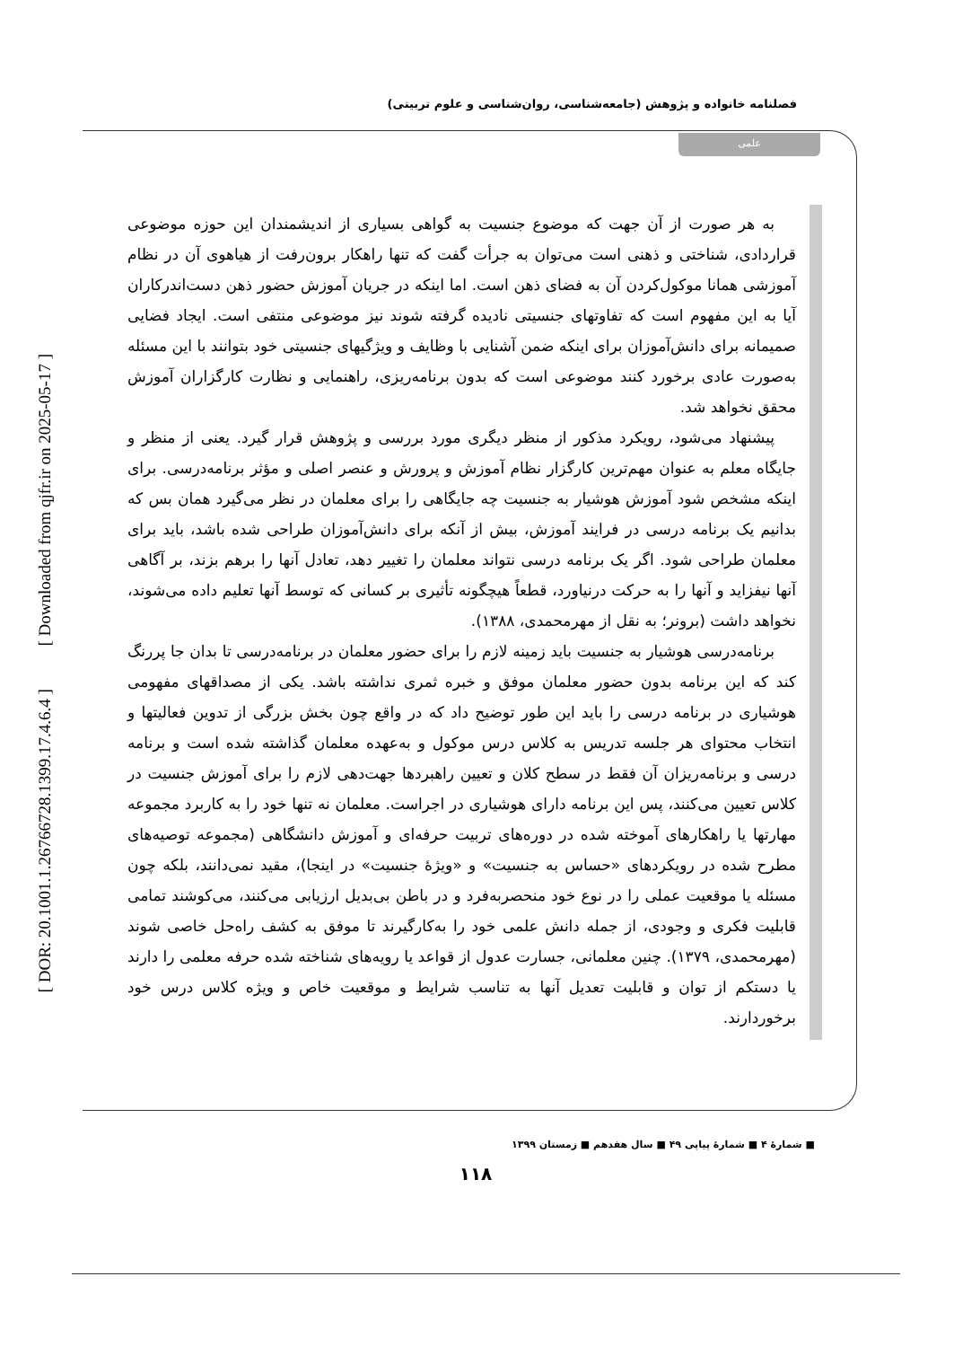[ DOR: 20.1001.1.26766728.1399.17.4.6.4 ] [ Downloaded from qjfr.ir on 2025-05-17 ]
فصلنامه خانواده و پژوهش (جامعه‌شناسی، روان‌شناسی و علوم تربیتی)
علمی
به هر صورت از آن جهت که موضوع جنسیت به گواهی بسیاری از اندیشمندان این حوزه موضوعی قراردادی، شناختی و ذهنی است می‌توان به جرأت گفت که تنها راهکار برون‌رفت از هیاهوی آن در نظام آموزشی همانا موکول‌کردن آن به فضای ذهن است. اما اینکه در جریان آموزش حضور ذهن دست‌اندرکاران آیا به این مفهوم است که تفاوتهای جنسیتی نادیده گرفته شوند نیز موضوعی منتفی است. ایجاد فضایی صمیمانه برای دانش‌آموزان برای اینکه ضمن آشنایی با وظایف و ویژگیهای جنسیتی خود بتوانند با این مسئله به‌صورت عادی برخورد کنند موضوعی است که بدون برنامه‌ریزی، راهنمایی و نظارت کارگزاران آموزش محقق نخواهد شد.
پیشنهاد می‌شود، رویکرد مذکور از منظر دیگری مورد بررسی و پژوهش قرار گیرد. یعنی از منظر و جایگاه معلم به عنوان مهم‌ترین کارگزار نظام آموزش و پرورش و عنصر اصلی و مؤثر برنامه‌درسی. برای اینکه مشخص شود آموزش هوشیار به جنسیت چه جایگاهی را برای معلمان در نظر می‌گیرد همان بس که بدانیم یک برنامه درسی در فرایند آموزش، بیش از آنکه برای دانش‌آموزان طراحی شده باشد، باید برای معلمان طراحی شود. اگر یک برنامه درسی نتواند معلمان را تغییر دهد، تعادل آنها را برهم بزند، بر آگاهی آنها نیفزاید و آنها را به حرکت درنیاورد، قطعاً هیچگونه تأثیری بر کسانی که توسط آنها تعلیم داده می‌شوند، نخواهد داشت (برونر؛ به نقل از مهرمحمدی، ۱۳۸۸).
برنامه‌درسی هوشیار به جنسیت باید زمینه لازم را برای حضور معلمان در برنامه‌درسی تا بدان جا پررنگ کند که این برنامه بدون حضور معلمان موفق و خبره ثمری نداشته باشد. یکی از مصداقهای مفهومی هوشیاری در برنامه درسی را باید این طور توضیح داد که در واقع چون بخش بزرگی از تدوین فعالیتها و انتخاب محتوای هر جلسه تدریس به کلاس درس موکول و به‌عهده معلمان گذاشته شده است و برنامه درسی و برنامه‌ریزان آن فقط در سطح کلان و تعیین راهبردها جهت‌دهی لازم را برای آموزش جنسیت در کلاس تعیین می‌کنند، پس این برنامه دارای هوشیاری در اجراست. معلمان نه تنها خود را به کاربرد مجموعه مهارتها یا راهکارهای آموخته شده در دوره‌های تربیت حرفه‌ای و آموزش دانشگاهی (مجموعه توصیه‌های مطرح شده در رویکردهای «حساس به جنسیت» و «ویژهٔ جنسیت» در اینجا)، مقید نمی‌دانند، بلکه چون مسئله یا موقعیت عملی را در نوع خود منحصربه‌فرد و در باطن بی‌بدیل ارزیابی می‌کنند، می‌کوشند تمامی قابلیت فکری و وجودی، از جمله دانش علمی خود را به‌کارگیرند تا موفق به کشف راه‌حل خاصی شوند (مهرمحمدی، ۱۳۷۹). چنین معلمانی، جسارت عدول از قواعد یا رویه‌های شناخته شده حرفه معلمی را دارند یا دستکم از توان و قابلیت تعدیل آنها به تناسب شرایط و موقعیت خاص و ویژه کلاس درس خود برخوردارند.
■ شمارهٔ ۴ ■ شمارهٔ پیاپی ۴۹ ■ سال هفدهم ■ زمستان ۱۳۹۹
۱۱۸